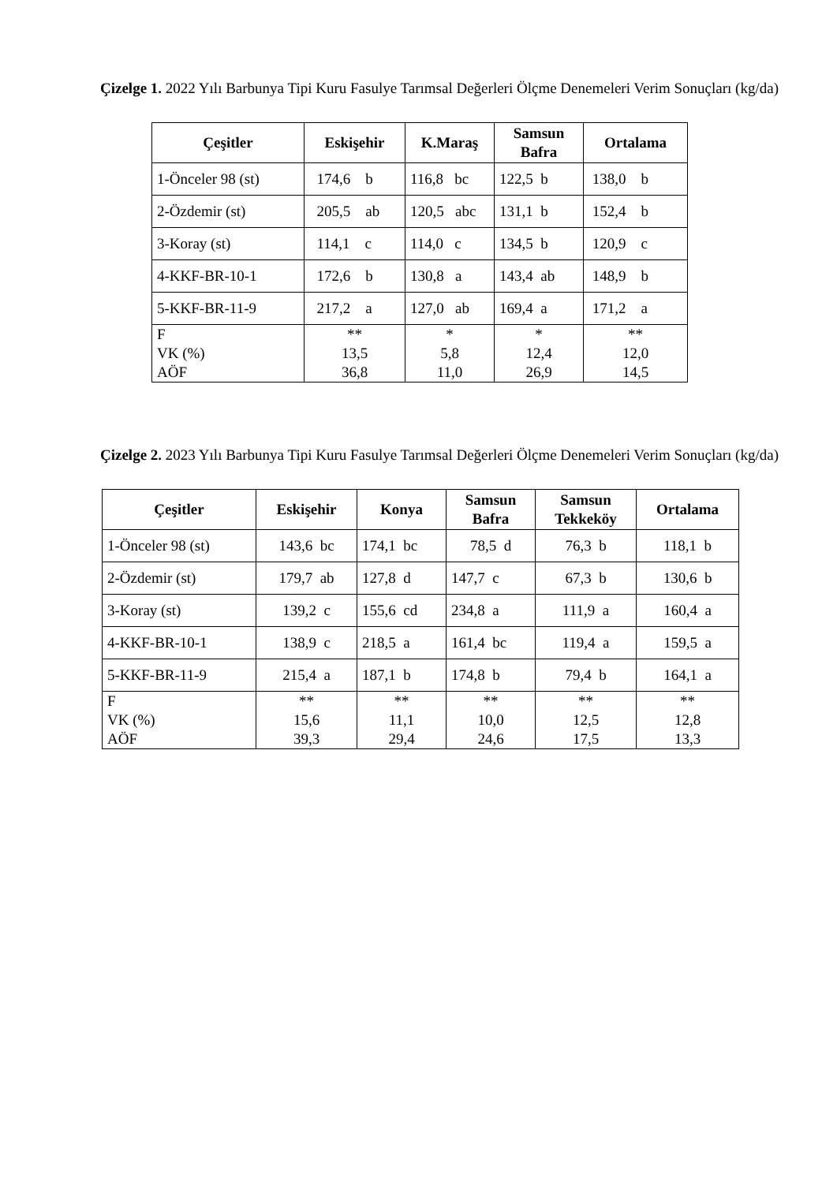Çizelge 1. 2022 Yılı Barbunya Tipi Kuru Fasulye Tarımsal Değerleri Ölçme Denemeleri Verim Sonuçları (kg/da)
| Çeşitler | Eskişehir | K.Maraş | Samsun Bafra | Ortalama |
| --- | --- | --- | --- | --- |
| 1-Önceler 98 (st) | 174,6 b | 116,8 bc | 122,5 b | 138,0 b |
| 2-Özdemir (st) | 205,5 ab | 120,5 abc | 131,1 b | 152,4 b |
| 3-Koray (st) | 114,1 c | 114,0 c | 134,5 b | 120,9 c |
| 4-KKF-BR-10-1 | 172,6 b | 130,8 a | 143,4 ab | 148,9 b |
| 5-KKF-BR-11-9 | 217,2 a | 127,0 ab | 169,4 a | 171,2 a |
| F VK (%) AÖF | ** 13,5 36,8 | * 5,8 11,0 | * 12,4 26,9 | ** 12,0 14,5 |
Çizelge 2. 2023 Yılı Barbunya Tipi Kuru Fasulye Tarımsal Değerleri Ölçme Denemeleri Verim Sonuçları (kg/da)
| Çeşitler | Eskişehir | Konya | Samsun Bafra | Samsun Tekkeköy | Ortalama |
| --- | --- | --- | --- | --- | --- |
| 1-Önceler 98 (st) | 143,6 bc | 174,1 bc | 78,5 d | 76,3 b | 118,1 b |
| 2-Özdemir (st) | 179,7 ab | 127,8 d | 147,7 c | 67,3 b | 130,6 b |
| 3-Koray (st) | 139,2 c | 155,6 cd | 234,8 a | 111,9 a | 160,4 a |
| 4-KKF-BR-10-1 | 138,9 c | 218,5 a | 161,4 bc | 119,4 a | 159,5 a |
| 5-KKF-BR-11-9 | 215,4 a | 187,1 b | 174,8 b | 79,4 b | 164,1 a |
| F VK (%) AÖF | ** 15,6 39,3 | ** 11,1 29,4 | ** 10,0 24,6 | ** 12,5 17,5 | ** 12,8 13,3 |